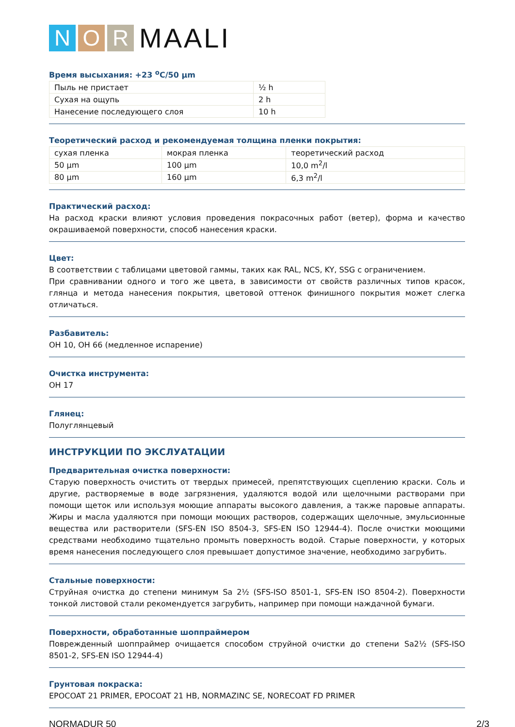N O R MAALI
Время высыхания: +23 <sup>o</sup>C/50 µm
| Пыль не пристает | ½ h |
| Сухая на ощупь | 2 h |
| Нанесение последующего слоя | 10 h |
Теоретический расход и рекомендуемая толщина пленки покрытия:
| сухая пленка | мокрая пленка | теоретический расход |
| 50 µm | 100 µm | 10,0 m<sup>2</sup>/l |
| 80 µm | 160 µm | 6,3 m<sup>2</sup>/l |
Практический расход:
На расход краски влияют условия проведения покрасочных работ (ветер), форма и качество окрашиваемой поверхности, способ нанесения краски.
Цвет:
В соответствии с таблицами цветовой гаммы, таких как RAL, NCS, KY, SSG с ограничением.
При сравнивании одного и того же цвета, в зависимости от свойств различных типов красок, глянца и метода нанесения покрытия, цветовой оттенок финишного покрытия может слегка отличаться.
Разбавитель:
OH 10, OH 66 (медленное испарение)
Очистка инструмента:
OH 17
Глянец:
Полуглянцевый
ИНСТРУКЦИИ ПО ЭКСЛУАТАЦИИ
Предварительная очистка поверхности:
Старую поверхность очистить от твердых примесей, препятствующих сцеплению краски. Соль и другие, растворяемые в воде загрязнения, удаляются водой или щелочными растворами при помощи щеток или используя моющие аппараты высокого давления, а также паровые аппараты. Жиры и масла удаляются при помощи моющих растворов, содержащих щелочные, эмульсионные вещества или растворители (SFS-EN ISO 8504-3, SFS-EN ISO 12944-4). После очистки моющими средствами необходимо тщательно промыть поверхность водой. Старые поверхности, у которых время нанесения последующего слоя превышает допустимое значение, необходимо загрубить.
Стальные поверхности:
Струйная очистка до степени минимум Sa 2½ (SFS-ISO 8501-1, SFS-EN ISO 8504-2). Поверхности тонкой листовой стали рекомендуется загрубить, например при помощи наждачной бумаги.
Поверхности, обработанные шоппраймером
Поврежденный шоппраймер очищается способом струйной очистки до степени Sa2½ (SFS-ISO 8501-2, SFS-EN ISO 12944-4)
Грунтовая покраска:
EPOCOAT 21 PRIMER, EPOCOAT 21 HB, NORMAZINC SE, NORECOAT FD PRIMER
NORMADUR 50 2/3